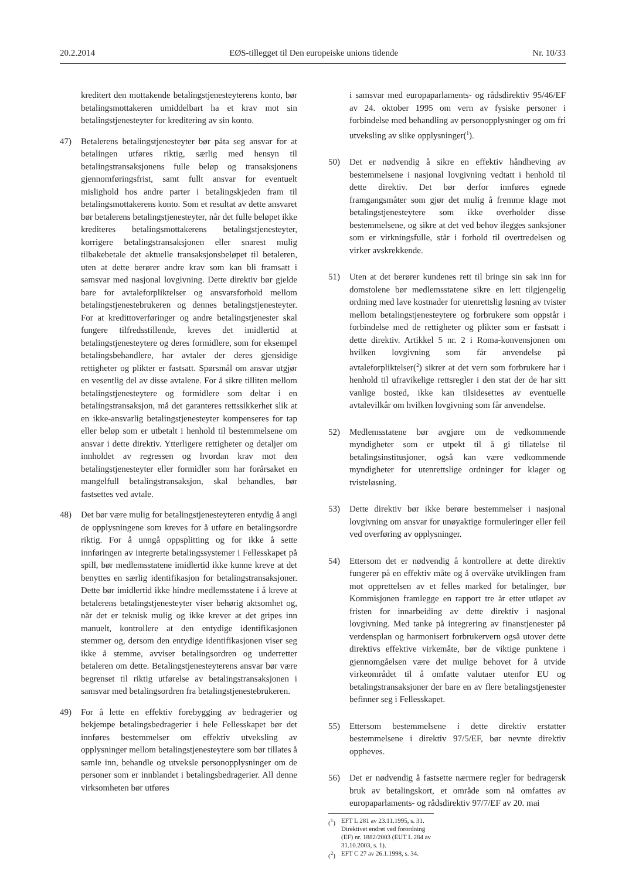20.2.2014 EØS-tillegget til Den europeiske unions tidende Nr. 10/33
kreditert den mottakende betalingstjenesteyterens konto, bør betalingsmottakeren umiddelbart ha et krav mot sin betalingstjenesteyter for kreditering av sin konto.
47) Betalerens betalingstjenesteyter bør påta seg ansvar for at betalingen utføres riktig, særlig med hensyn til betalingstransaksjonens fulle beløp og transaksjonens gjennomføringsfrist, samt fullt ansvar for eventuelt mislighold hos andre parter i betalingskjeden fram til betalingsmottakerens konto. Som et resultat av dette ansvaret bør betalerens betalingstjenesteyter, når det fulle beløpet ikke krediteres betalingsmottakerens betalingstjenesteyter, korrigere betalingstransaksjonen eller snarest mulig tilbakebetale det aktuelle transaksjonsbeløpet til betaleren, uten at dette berører andre krav som kan bli framsatt i samsvar med nasjonal lovgivning. Dette direktiv bør gjelde bare for avtaleforpliktelser og ansvarsforhold mellom betalingstjenestebrukeren og dennes betalingstjenesteyter. For at kredittoverføringer og andre betalingstjenester skal fungere tilfredsstillende, kreves det imidlertid at betalingstjenesteytere og deres formidlere, som for eksempel betalingsbehandlere, har avtaler der deres gjensidige rettigheter og plikter er fastsatt. Spørsmål om ansvar utgjør en vesentlig del av disse avtalene. For å sikre tilliten mellom betalingstjenesteytere og formidlere som deltar i en betalingstransaksjon, må det garanteres rettssikkerhet slik at en ikke-ansvarlig betalingstjenesteyter kompenseres for tap eller beløp som er utbetalt i henhold til bestemmelsene om ansvar i dette direktiv. Ytterligere rettigheter og detaljer om innholdet av regressen og hvordan krav mot den betalingstjenesteyter eller formidler som har forårsaket en mangelfull betalingstransaksjon, skal behandles, bør fastsettes ved avtale.
48) Det bør være mulig for betalingstjenesteyteren entydig å angi de opplysningene som kreves for å utføre en betalingsordre riktig. For å unngå oppsplitting og for ikke å sette innføringen av integrerte betalingssystemer i Fellesskapet på spill, bør medlemsstatene imidlertid ikke kunne kreve at det benyttes en særlig identifikasjon for betalingstransaksjoner. Dette bør imidlertid ikke hindre medlemsstatene i å kreve at betalerens betalingstjenesteyter viser behørig aktsomhet og, når det er teknisk mulig og ikke krever at det gripes inn manuelt, kontrollere at den entydige identifikasjonen stemmer og, dersom den entydige identifikasjonen viser seg ikke å stemme, avviser betalingsordren og underretter betaleren om dette. Betalingstjenesteyterens ansvar bør være begrenset til riktig utførelse av betalingstransaksjonen i samsvar med betalingsordren fra betalingstjenestebrukeren.
49) For å lette en effektiv forebygging av bedragerier og bekjempe betalingsbedragerier i hele Fellesskapet bør det innføres bestemmelser om effektiv utveksling av opplysninger mellom betalingstjenesteytere som bør tillates å samle inn, behandle og utveksle personopplysninger om de personer som er innblandet i betalingsbedragerier. All denne virksomheten bør utføres
i samsvar med europaparlaments- og rådsdirektiv 95/46/EF av 24. oktober 1995 om vern av fysiske personer i forbindelse med behandling av personopplysninger og om fri utveksling av slike opplysninger(<sup>1</sup>).
50) Det er nødvendig å sikre en effektiv håndheving av bestemmelsene i nasjonal lovgivning vedtatt i henhold til dette direktiv. Det bør derfor innføres egnede framgangsmåter som gjør det mulig å fremme klage mot betalingstjenesteytere som ikke overholder disse bestemmelsene, og sikre at det ved behov ilegges sanksjoner som er virkningsfulle, står i forhold til overtredelsen og virker avskrekkende.
51) Uten at det berører kundenes rett til bringe sin sak inn for domstolene bør medlemsstatene sikre en lett tilgjengelig ordning med lave kostnader for utenrettslig løsning av tvister mellom betalingstjenesteytere og forbrukere som oppstår i forbindelse med de rettigheter og plikter som er fastsatt i dette direktiv. Artikkel 5 nr. 2 i Roma-konvensjonen om hvilken lovgivning som får anvendelse på avtaleforpliktelser(<sup>2</sup>) sikrer at det vern som forbrukere har i henhold til ufravikelige rettsregler i den stat der de har sitt vanlige bosted, ikke kan tilsidesettes av eventuelle avtalevilkår om hvilken lovgivning som får anvendelse.
52) Medlemsstatene bør avgjøre om de vedkommende myndigheter som er utpekt til å gi tillatelse til betalingsinstitusjoner, også kan være vedkommende myndigheter for utenrettslige ordninger for klager og tvisteløsning.
53) Dette direktiv bør ikke berøre bestemmelser i nasjonal lovgivning om ansvar for unøyaktige formuleringer eller feil ved overføring av opplysninger.
54) Ettersom det er nødvendig å kontrollere at dette direktiv fungerer på en effektiv måte og å overvåke utviklingen fram mot opprettelsen av et felles marked for betalinger, bør Kommisjonen framlegge en rapport tre år etter utløpet av fristen for innarbeiding av dette direktiv i nasjonal lovgivning. Med tanke på integrering av finanstjenester på verdensplan og harmonisert forbrukervern også utover dette direktivs effektive virkemåte, bør de viktige punktene i gjennomgåelsen være det mulige behovet for å utvide virkeområdet til å omfatte valutaer utenfor EU og betalingstransaksjoner der bare en av flere betalingstjenester befinner seg i Fellesskapet.
55) Ettersom bestemmelsene i dette direktiv erstatter bestemmelsene i direktiv 97/5/EF, bør nevnte direktiv oppheves.
56) Det er nødvendig å fastsette nærmere regler for bedragersk bruk av betalingskort, et område som nå omfattes av europaparlaments- og rådsdirektiv 97/7/EF av 20. mai
(<sup>1</sup>) EFT L 281 av 23.11.1995, s. 31. Direktivet endret ved forordning (EF) nr. 1882/2003 (EUT L 284 av 31.10.2003, s. 1).
(<sup>2</sup>) EFT C 27 av 26.1.1998, s. 34.